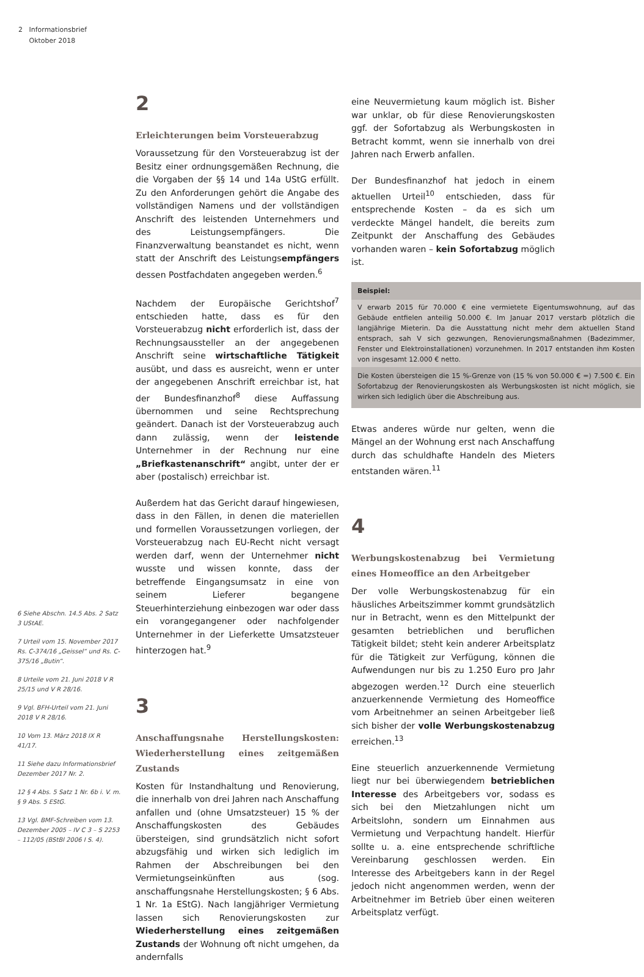2 Informationsbrief
Oktober 2018
6 Siehe Abschn. 14.5 Abs. 2 Satz 3 UStAE.
7 Urteil vom 15. November 2017 Rs. C-374/16 „Geissel“ und Rs. C-375/16 „Butin“.
8 Urteile vom 21. Juni 2018 V R 25/15 und V R 28/16.
9 Vgl. BFH-Urteil vom 21. Juni 2018 V R 28/16.
10 Vom 13. März 2018 IX R 41/17.
11 Siehe dazu Informationsbrief Dezember 2017 Nr. 2.
12 § 4 Abs. 5 Satz 1 Nr. 6b i. V. m. § 9 Abs. 5 EStG.
13 Vgl. BMF-Schreiben vom 13. Dezember 2005 – IV C 3 – S 2253 – 112/05 (BStBl 2006 I S. 4).
2
Erleichterungen beim Vorsteuerabzug
Voraussetzung für den Vorsteuerabzug ist der Besitz einer ordnungsgemäßen Rechnung, die die Vorgaben der §§ 14 und 14a UStG erfüllt. Zu den Anforderungen gehört die Angabe des vollständigen Namens und der vollständigen Anschrift des leistenden Unternehmers und des Leistungsempfängers. Die Finanzverwaltung beanstandet es nicht, wenn statt der Anschrift des Leistungsempfängers dessen Postfachdaten angegeben werden.<sup>6</sup>
Nachdem der Europäische Gerichtshof<sup>7</sup> entschieden hatte, dass es für den Vorsteuerabzug nicht erforderlich ist, dass der Rechnungsaussteller an der angegebenen Anschrift seine wirtschaftliche Tätigkeit ausübt, und dass es ausreicht, wenn er unter der angegebenen Anschrift erreichbar ist, hat der Bundesfinanzhof<sup>8</sup> diese Auffassung übernommen und seine Rechtsprechung geändert. Danach ist der Vorsteuerabzug auch dann zulässig, wenn der leistende Unternehmer in der Rechnung nur eine „Briefkastenanschrift“ angibt, unter der er aber (postalisch) erreichbar ist.
Außerdem hat das Gericht darauf hingewiesen, dass in den Fällen, in denen die materiellen und formellen Voraussetzungen vorliegen, der Vorsteuerabzug nach EU-Recht nicht versagt werden darf, wenn der Unternehmer nicht wusste und wissen konnte, dass der betreffende Eingangsumsatz in eine von seinem Lieferer begangene Steuerhinterziehung einbezogen war oder dass ein vorangegangener oder nachfolgender Unternehmer in der Lieferkette Umsatzsteuer hinterzogen hat.<sup>9</sup>
3
Anschaffungsnahe Herstellungskosten: Wiederherstellung eines zeitgemäßen Zustands
Kosten für Instandhaltung und Renovierung, die innerhalb von drei Jahren nach Anschaffung anfallen und (ohne Umsatzsteuer) 15 % der Anschaffungskosten des Gebäudes übersteigen, sind grundsätzlich nicht sofort abzugsfähig und wirken sich lediglich im Rahmen der Abschreibungen bei den Vermietungseinkünften aus (sog. anschaffungsnahe Herstellungskosten; § 6 Abs. 1 Nr. 1a EStG). Nach langjähriger Vermietung lassen sich Renovierungskosten zur Wiederherstellung eines zeitgemäßen Zustands der Wohnung oft nicht umgehen, da andernfalls
eine Neuvermietung kaum möglich ist. Bisher war unklar, ob für diese Renovierungskosten ggf. der Sofortabzug als Werbungskosten in Betracht kommt, wenn sie innerhalb von drei Jahren nach Erwerb anfallen.
Der Bundesfinanzhof hat jedoch in einem aktuellen Urteil<sup>10</sup> entschieden, dass für entsprechende Kosten – da es sich um verdeckte Mängel handelt, die bereits zum Zeitpunkt der Anschaffung des Gebäudes vorhanden waren – kein Sofortabzug möglich ist.
Beispiel:
V erwarb 2015 für 70.000 € eine vermietete Eigentumswohnung, auf das Gebäude entfielen anteilig 50.000 €. Im Januar 2017 verstarb plötzlich die langjährige Mieterin. Da die Ausstattung nicht mehr dem aktuellen Stand entsprach, sah V sich gezwungen, Renovierungsmaßnahmen (Badezimmer, Fenster und Elektroinstallationen) vorzunehmen. In 2017 entstanden ihm Kosten von insgesamt 12.000 € netto.
Die Kosten übersteigen die 15 %-Grenze von (15 % von 50.000 € =) 7.500 €. Ein Sofortabzug der Renovierungskosten als Werbungskosten ist nicht möglich, sie wirken sich lediglich über die Abschreibung aus.
Etwas anderes würde nur gelten, wenn die Mängel an der Wohnung erst nach Anschaffung durch das schuldhafte Handeln des Mieters entstanden wären.<sup>11</sup>
4
Werbungskostenabzug bei Vermietung eines Homeoffice an den Arbeitgeber
Der volle Werbungskostenabzug für ein häusliches Arbeitszimmer kommt grundsätzlich nur in Betracht, wenn es den Mittelpunkt der gesamten betrieblichen und beruflichen Tätigkeit bildet; steht kein anderer Arbeitsplatz für die Tätigkeit zur Verfügung, können die Aufwendungen nur bis zu 1.250 Euro pro Jahr abgezogen werden.<sup>12</sup> Durch eine steuerlich anzuerkennende Vermietung des Homeoffice vom Arbeitnehmer an seinen Arbeitgeber ließ sich bisher der volle Werbungskostenabzug erreichen.<sup>13</sup>
Eine steuerlich anzuerkennende Vermietung liegt nur bei überwiegendem betrieblichen Interesse des Arbeitgebers vor, sodass es sich bei den Mietzahlungen nicht um Arbeitslohn, sondern um Einnahmen aus Vermietung und Verpachtung handelt. Hierfür sollte u. a. eine entsprechende schriftliche Vereinbarung geschlossen werden. Ein Interesse des Arbeitgebers kann in der Regel jedoch nicht angenommen werden, wenn der Arbeitnehmer im Betrieb über einen weiteren Arbeitsplatz verfügt.